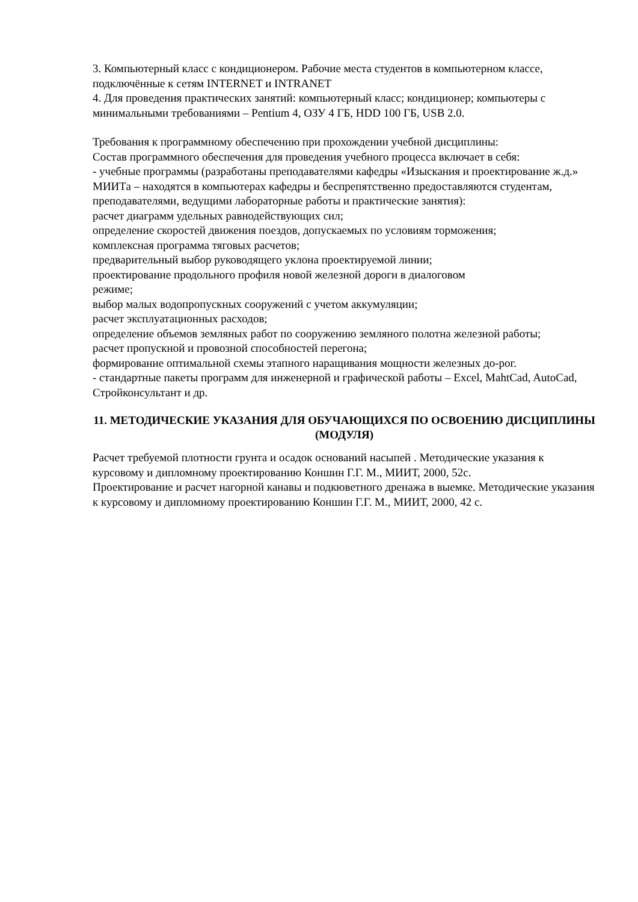3. Компьютерный класс с кондиционером. Рабочие места студентов в компьютерном классе, подключённые к сетям INTERNET и INTRANET
4. Для проведения практических занятий: компьютерный класс; кондиционер; компьютеры с минимальными требованиями – Pentium 4, ОЗУ 4 ГБ, HDD 100 ГБ, USB 2.0.
Требования к программному обеспечению при прохождении учебной дисциплины:
Состав программного обеспечения для проведения учебного процесса включает в себя:
- учебные программы (разработаны преподавателями кафедры «Изыскания и проектирование ж.д.» МИИТа – находятся в компьютерах кафедры и беспрепятственно предоставляются студентам, преподавателями, ведущими лабораторные работы и практические занятия):
расчет диаграмм удельных равнодействующих сил;
определение скоростей движения поездов, допускаемых по условиям торможения;
комплексная программа тяговых расчетов;
предварительный выбор руководящего уклона проектируемой линии;
проектирование продольного профиля новой железной дороги в диалоговом
режиме;
выбор малых водопропускных сооружений с учетом аккумуляции;
расчет эксплуатационных расходов;
определение объемов земляных работ по сооружению земляного полотна железной работы;
расчет пропускной и провозной способностей перегона;
формирование оптимальной схемы этапного наращивания мощности железных до-рог.
- стандартные пакеты программ для инженерной и графической работы – Excel, MahtCad, AutoCad, Стройконсультант и др.
11. МЕТОДИЧЕСКИЕ УКАЗАНИЯ ДЛЯ ОБУЧАЮЩИХСЯ ПО ОСВОЕНИЮ ДИСЦИПЛИНЫ (МОДУЛЯ)
Расчет требуемой плотности грунта и осадок оснований насыпей . Методические указания к курсовому и дипломному проектированию Коншин Г.Г. М., МИИТ, 2000, 52с.
Проектирование и расчет нагорной канавы и подкюветного дренажа в выемке. Методические указания к курсовому и дипломному проектированию Коншин Г.Г. М., МИИТ, 2000, 42 с.